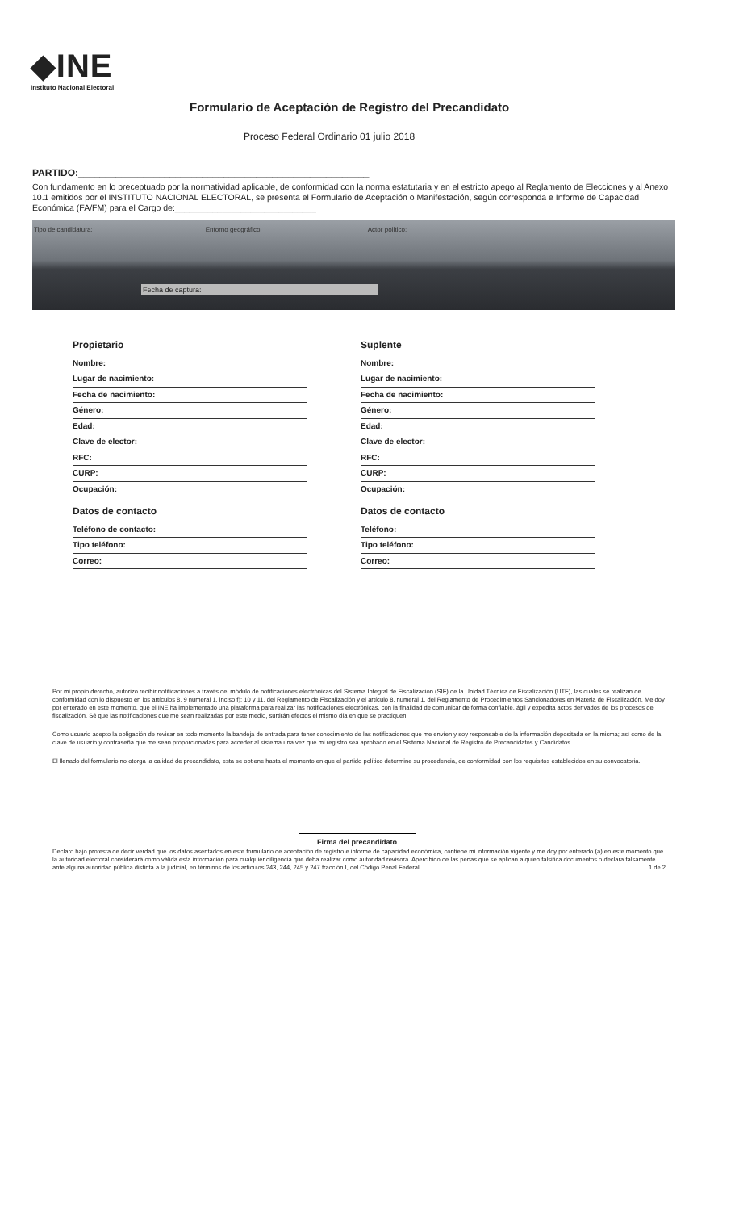◆INE
Instituto Nacional Electoral
Formulario de Aceptación de Registro del Precandidato
Proceso Federal Ordinario 01 julio 2018
PARTIDO:______________________________________________________
Con fundamento en lo preceptuado por la normatividad aplicable, de conformidad con la norma estatutaria y en el estricto apego al Reglamento de Elecciones y al Anexo 10.1 emitidos por el INSTITUTO NACIONAL ELECTORAL, se presenta el Formulario de Aceptación o Manifestación, según corresponda e Informe de Capacidad Económica (FA/FM) para el Cargo de:______________________________
Tipo de candidatura: ______________________ Entorno geográfico: ____________________ Actor político: _________________________
Fecha de captura:
Propietario
Nombre:
Lugar de nacimiento:
Fecha de nacimiento:
Género:
Edad:
Clave de elector:
RFC:
CURP:
Ocupación:
Datos de contacto
Teléfono de contacto:
Tipo teléfono:
Correo:
Suplente
Nombre:
Lugar de nacimiento:
Fecha de nacimiento:
Género:
Edad:
Clave de elector:
RFC:
CURP:
Ocupación:
Datos de contacto
Teléfono:
Tipo teléfono:
Correo:
Por mi propio derecho, autorizo recibir notificaciones a través del módulo de notificaciones electrónicas del Sistema Integral de Fiscalización (SIF) de la Unidad Técnica de Fiscalización (UTF), las cuales se realizan de conformidad con lo dispuesto en los artículos 8, 9 numeral 1, inciso f); 10 y 11, del Reglamento de Fiscalización y el artículo 8, numeral 1, del Reglamento de Procedimientos Sancionadores en Materia de Fiscalización. Me doy por enterado en este momento, que el INE ha implementado una plataforma para realizar las notificaciones electrónicas, con la finalidad de comunicar de forma confiable, ágil y expedita actos derivados de los procesos de fiscalización. Sé que las notificaciones que me sean realizadas por este medio, surtirán efectos el mismo día en que se practiquen.
Como usuario acepto la obligación de revisar en todo momento la bandeja de entrada para tener conocimiento de las notificaciones que me envíen y soy responsable de la información depositada en la misma; así como de la clave de usuario y contraseña que me sean proporcionadas para acceder al sistema una vez que mi registro sea aprobado en el Sistema Nacional de Registro de Precandidatos y Candidatos.
El llenado del formulario no otorga la calidad de precandidato, esta se obtiene hasta el momento en que el partido político determine su procedencia, de conformidad con los requisitos establecidos en su convocatoria.
Firma del precandidato
Declaro bajo protesta de decir verdad que los datos asentados en este formulario de aceptación de registro e informe de capacidad económica, contiene mi información vigente y me doy por enterado (a) en este momento que la autoridad electoral considerará como válida esta información para cualquier diligencia que deba realizar como autoridad revisora. Apercibido de las penas que se aplican a quien falsifica documentos o declara falsamente ante alguna autoridad pública distinta a la judicial, en términos de los artículos 243, 244, 245 y 247 fracción I, del Código Penal Federal. 1 de 2